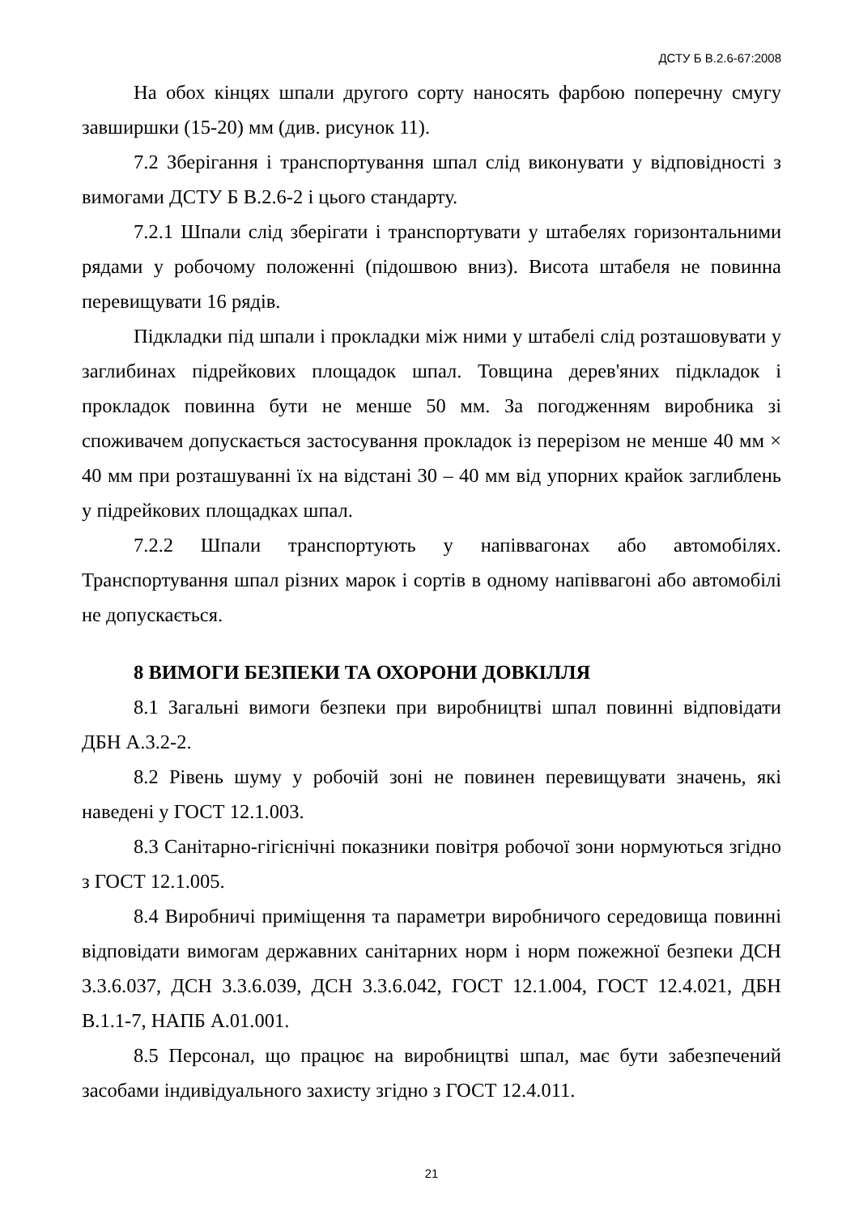ДСТУ Б В.2.6-67:2008
На обох кінцях шпали другого сорту наносять фарбою поперечну смугу завширшки (15-20) мм (див. рисунок 11).
7.2 Зберігання і транспортування шпал слід виконувати у відповідності з вимогами ДСТУ Б В.2.6-2 і цього стандарту.
7.2.1 Шпали слід зберігати і транспортувати у штабелях горизонтальними рядами у робочому положенні (підошвою вниз). Висота штабеля не повинна перевищувати 16 рядів.
Підкладки під шпали і прокладки між ними у штабелі слід розташовувати у заглибинах підрейкових площадок шпал. Товщина дерев'яних підкладок і прокладок повинна бути не менше 50 мм. За погодженням виробника зі споживачем допускається застосування прокладок із перерізом не менше 40 мм × 40 мм при розташуванні їх на відстані 30 – 40 мм від упорних крайок заглиблень у підрейкових площадках шпал.
7.2.2 Шпали транспортують у напіввагонах або автомобілях. Транспортування шпал різних марок і сортів в одному напіввагоні або автомобілі не допускається.
8 ВИМОГИ БЕЗПЕКИ ТА ОХОРОНИ ДОВКІЛЛЯ
8.1 Загальні вимоги безпеки при виробництві шпал повинні відповідати ДБН А.3.2-2.
8.2 Рівень шуму у робочій зоні не повинен перевищувати значень, які наведені у ГОСТ 12.1.003.
8.3 Санітарно-гігієнічні показники повітря робочої зони нормуються згідно з ГОСТ 12.1.005.
8.4 Виробничі приміщення та параметри виробничого середовища повинні відповідати вимогам державних санітарних норм і норм пожежної безпеки ДСН 3.3.6.037, ДСН 3.3.6.039, ДСН 3.3.6.042, ГОСТ 12.1.004, ГОСТ 12.4.021, ДБН В.1.1-7, НАПБ А.01.001.
8.5 Персонал, що працює на виробництві шпал, має бути забезпечений засобами індивідуального захисту згідно з ГОСТ 12.4.011.
21